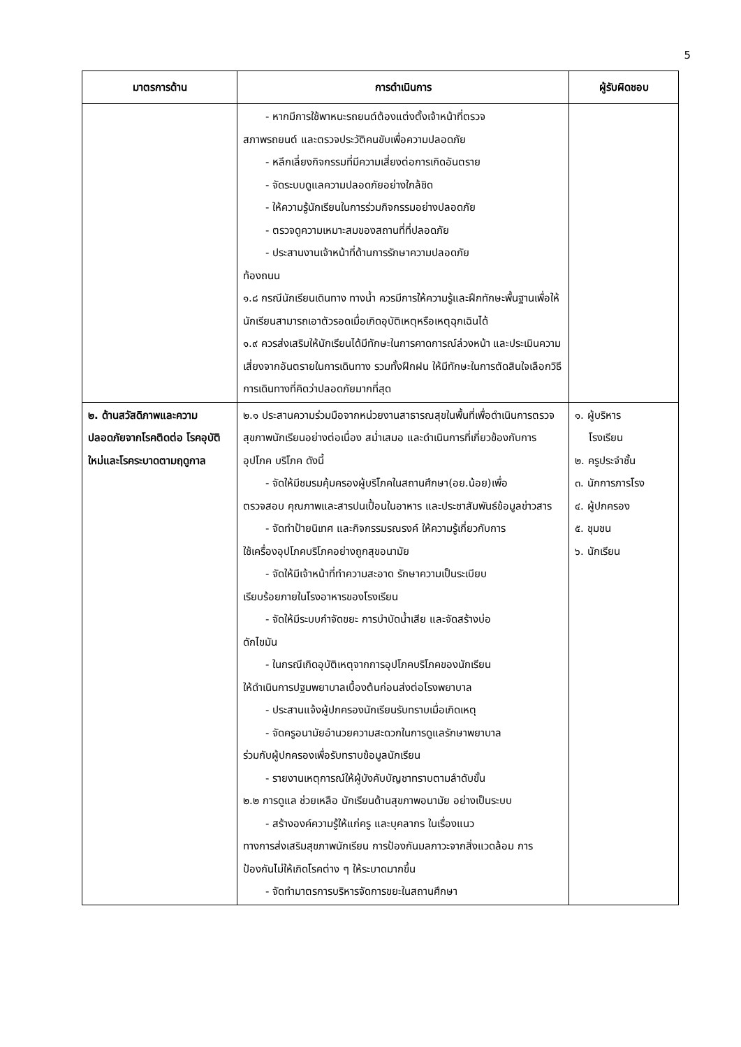5
| มาตรการด้าน | การดำเนินการ | ผู้รับผิดชอบ |
| --- | --- | --- |
| | - หากมีการใช้พาหนะรถยนต์ต้องแต่งตั้งเจ้าหน้าที่ตรวจ สภาพรถยนต์ และตรวจประวัติคนขับเพื่อความปลอดภัย - หลีกเลี่ยงกิจกรรมที่มีความเสี่ยงต่อการเกิดอันตราย - จัดระบบดูแลความปลอดภัยอย่างใกล้ชิด - ให้ความรู้นักเรียนในการร่วมกิจกรรมอย่างปลอดภัย - ตรวจดูความเหมาะสมของสถานที่ที่ปลอดภัย - ประสานงานเจ้าหน้าที่ด้านการรักษาความปลอดภัย ท้องถนน ๑.๘ กรณีนักเรียนเดินทาง ทางน้ำ ควรมีการให้ความรู้และฝึกทักษะพื้นฐานเพื่อให้นักเรียนสามารถเอาตัวรอดเมื่อเกิดอุบัติเหตุหรือเหตุฉุกเฉินได้ ๑.๙ ควรส่งเสริมให้นักเรียนได้มีทักษะในการคาดการณ์ล่วงหน้า และประเมินความเสี่ยงจากอันตรายในการเดินทาง รวมทั้งฝึกฝน ให้มีทักษะในการตัดสินใจเลือกวิธีการเดินทางที่คิดว่าปลอดภัยมากที่สุด | |
| ๒. ด้านสวัสดิภาพและความปลอดภัยจากโรคติดต่อ โรคอุบัติใหม่และโรคระบาดตามฤดูกาล | ๒.๑ ประสานความร่วมมือจากหน่วยงานสาธารณสุขในพื้นที่เพื่อดำเนินการตรวจสุขภาพนักเรียนอย่างต่อเนื่อง สม่ำเสมอ และดำเนินการที่เกี่ยวข้องกับการอุปโภค บริโภค ดังนี้ - จัดให้มีชมรมคุ้มครองผู้บริโภคในสถานศึกษา(อย.น้อย)เพื่อ ตรวจสอบ คุณภาพและสารปนเปื้อนในอาหาร และประชาสัมพันธ์ข้อมูลข่าวสาร - จัดทำป้ายนิเทศ และกิจกรรมรณรงค์ ให้ความรู้เกี่ยวกับการ ใช้เครื่องอุปโภคบริโภคอย่างถูกสุขอนามัย - จัดให้มีเจ้าหน้าที่ทำความสะอาด รักษาความเป็นระเบียบ เรียบร้อยภายในโรงอาหารของโรงเรียน - จัดให้มีระบบกำจัดขยะ การบำบัดน้ำเสีย และจัดสร้างบ่อ ดักไขมัน - ในกรณีเกิดอุบัติเหตุจากการอุปโภคบริโภคของนักเรียน ให้ดำเนินการปฐมพยาบาลเบื้องต้นก่อนส่งต่อโรงพยาบาล - ประสานแจ้งผู้ปกครองนักเรียนรับทราบเมื่อเกิดเหตุ - จัดครูอนามัยอำนวยความสะดวกในการดูแลรักษาพยาบาล ร่วมกับผู้ปกครองเพื่อรับทราบข้อมูลนักเรียน - รายงานเหตุการณ์ให้ผู้บังคับบัญชาทราบตามลำดับขั้น ๒.๒ การดูแล ช่วยเหลือ นักเรียนด้านสุขภาพอนามัย อย่างเป็นระบบ - สร้างองค์ความรู้ให้แก่ครู และบุคลากร ในเรื่องแนว ทางการส่งเสริมสุขภาพนักเรียน การป้องกันมลภาวะจากสิ่งแวดล้อม การป้องกันไม่ให้เกิดโรคต่าง ๆ ให้ระบาดมากขึ้น - จัดทำมาตรการบริหารจัดการขยะในสถานศึกษา | ๑. ผู้บริหาร โรงเรียน ๒. ครูประจำชั้น ๓. นักการภารโรง ๔. ผู้ปกครอง ๕. ชุมชน ๖. นักเรียน |